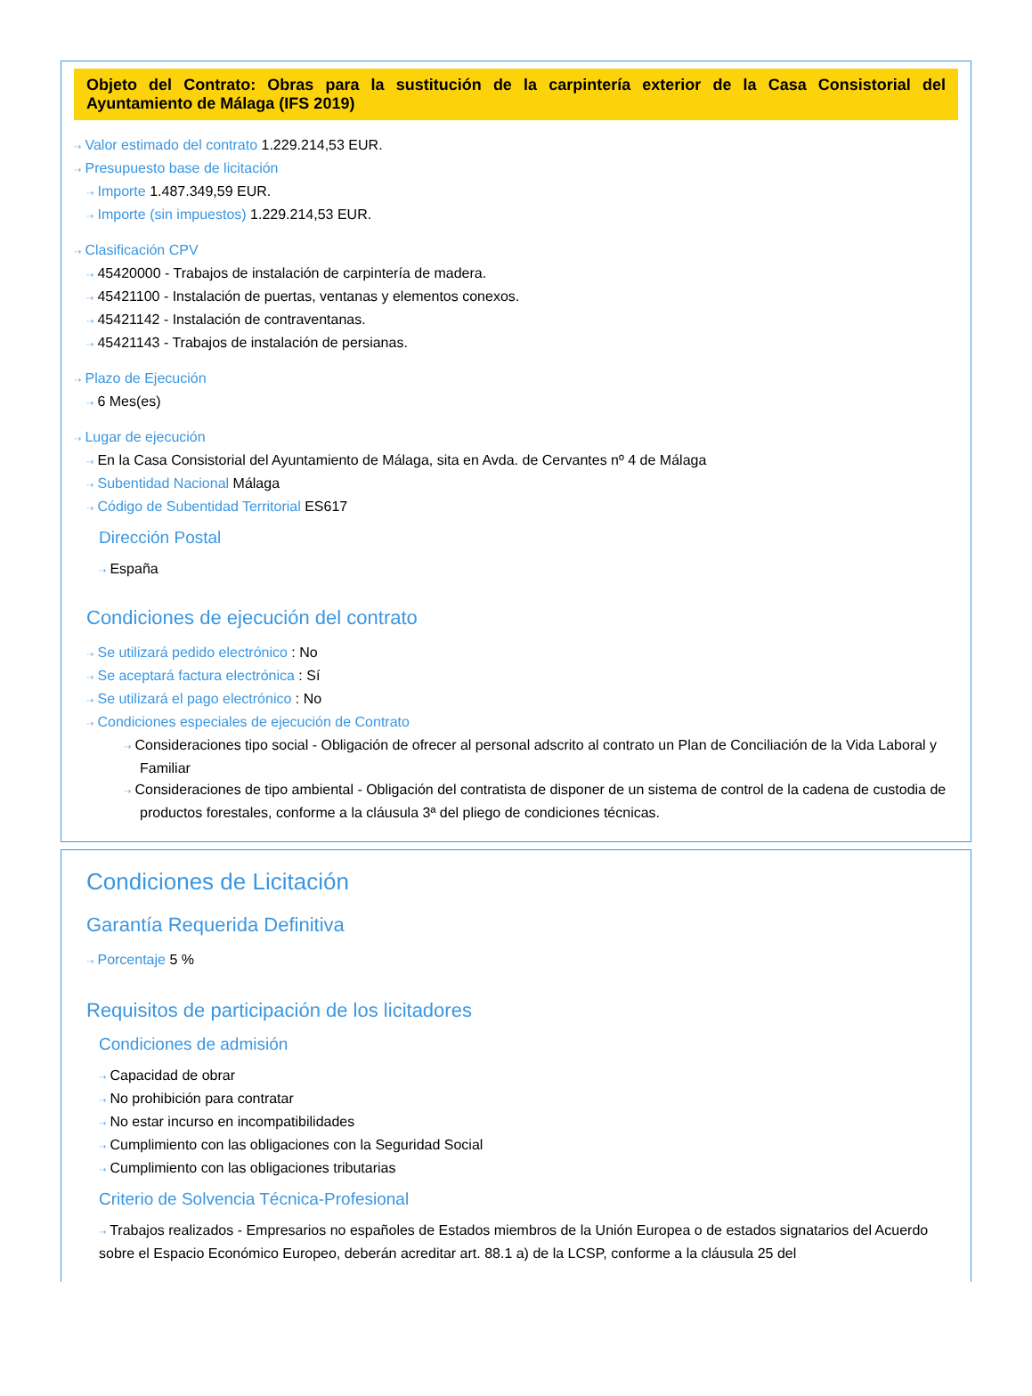Objeto del Contrato: Obras para la sustitución de la carpintería exterior de la Casa Consistorial del Ayuntamiento de Málaga (IFS 2019)
⇢ Valor estimado del contrato 1.229.214,53 EUR.
⇢ Presupuesto base de licitación
⇢ Importe 1.487.349,59 EUR.
⇢ Importe (sin impuestos) 1.229.214,53 EUR.
⇢ Clasificación CPV
⇢ 45420000 - Trabajos de instalación de carpintería de madera.
⇢ 45421100 - Instalación de puertas, ventanas y elementos conexos.
⇢ 45421142 - Instalación de contraventanas.
⇢ 45421143 - Trabajos de instalación de persianas.
⇢ Plazo de Ejecución
⇢ 6 Mes(es)
⇢ Lugar de ejecución
⇢ En la Casa Consistorial del Ayuntamiento de Málaga, sita en Avda. de Cervantes nº 4 de Málaga
⇢ Subentidad Nacional Málaga
⇢ Código de Subentidad Territorial ES617
Dirección Postal
⇢ España
Condiciones de ejecución del contrato
⇢ Se utilizará pedido electrónico : No
⇢ Se aceptará factura electrónica : Sí
⇢ Se utilizará el pago electrónico : No
⇢ Condiciones especiales de ejecución de Contrato
⇢ Consideraciones tipo social - Obligación de ofrecer al personal adscrito al contrato un Plan de Conciliación de la Vida Laboral y Familiar
⇢ Consideraciones de tipo ambiental - Obligación del contratista de disponer de un sistema de control de la cadena de custodia de productos forestales, conforme a la cláusula 3ª del pliego de condiciones técnicas.
Condiciones de Licitación
Garantía Requerida Definitiva
⇢ Porcentaje 5 %
Requisitos de participación de los licitadores
Condiciones de admisión
⇢ Capacidad de obrar
⇢ No prohibición para contratar
⇢ No estar incurso en incompatibilidades
⇢ Cumplimiento con las obligaciones con la Seguridad Social
⇢ Cumplimiento con las obligaciones tributarias
Criterio de Solvencia Técnica-Profesional
⇢ Trabajos realizados - Empresarios no españoles de Estados miembros de la Unión Europea o de estados signatarios del Acuerdo sobre el Espacio Económico Europeo, deberán acreditar art. 88.1 a) de la LCSP, conforme a la cláusula 25 del